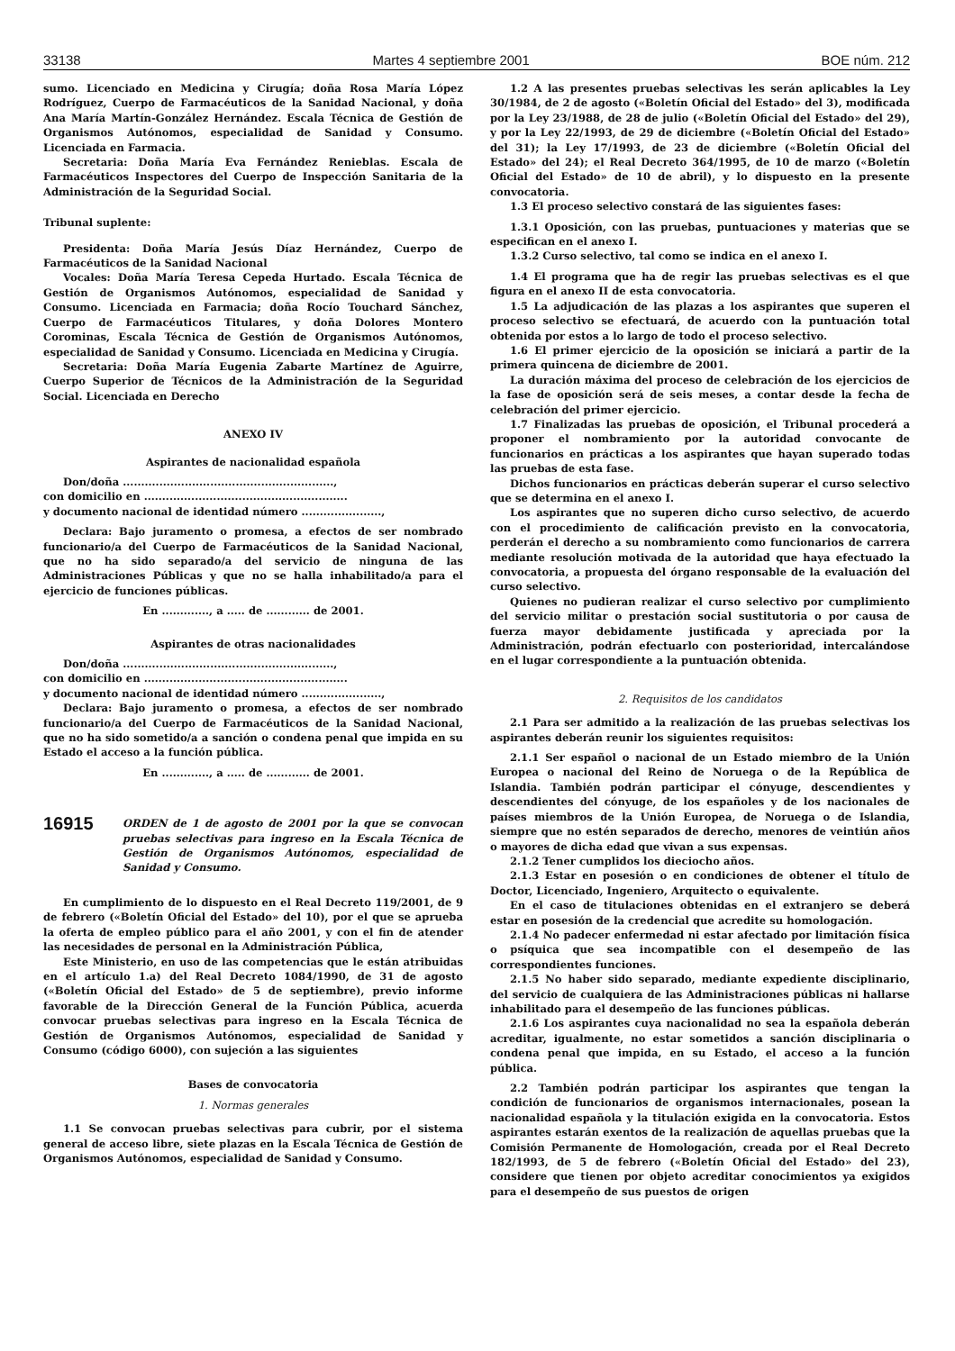33138 Martes 4 septiembre 2001 BOE núm. 212
sumo. Licenciado en Medicina y Cirugía; doña Rosa María López Rodríguez, Cuerpo de Farmacéuticos de la Sanidad Nacional, y doña Ana María Martín-González Hernández. Escala Técnica de Gestión de Organismos Autónomos, especialidad de Sanidad y Consumo. Licenciada en Farmacia.
Secretaria: Doña María Eva Fernández Renieblas. Escala de Farmacéuticos Inspectores del Cuerpo de Inspección Sanitaria de la Administración de la Seguridad Social.
Tribunal suplente:
Presidenta: Doña María Jesús Díaz Hernández, Cuerpo de Farmacéuticos de la Sanidad Nacional
Vocales: Doña María Teresa Cepeda Hurtado. Escala Técnica de Gestión de Organismos Autónomos, especialidad de Sanidad y Consumo. Licenciada en Farmacia; doña Rocío Touchard Sánchez, Cuerpo de Farmacéuticos Titulares, y doña Dolores Montero Corominas, Escala Técnica de Gestión de Organismos Autónomos, especialidad de Sanidad y Consumo. Licenciada en Medicina y Cirugía.
Secretaria: Doña María Eugenia Zabarte Martínez de Aguirre, Cuerpo Superior de Técnicos de la Administración de la Seguridad Social. Licenciada en Derecho
ANEXO IV
Aspirantes de nacionalidad española
Don/doña ..........................................................,
con domicilio en ........................................................
y documento nacional de identidad número ......................,
Declara: Bajo juramento o promesa, a efectos de ser nombrado funcionario/a del Cuerpo de Farmacéuticos de la Sanidad Nacional, que no ha sido separado/a del servicio de ninguna de las Administraciones Públicas y que no se halla inhabilitado/a para el ejercicio de funciones públicas.
En ............., a ..... de ............ de 2001.
Aspirantes de otras nacionalidades
Don/doña ..........................................................,
con domicilio en ........................................................
y documento nacional de identidad número ......................,
Declara: Bajo juramento o promesa, a efectos de ser nombrado funcionario/a del Cuerpo de Farmacéuticos de la Sanidad Nacional, que no ha sido sometido/a a sanción o condena penal que impida en su Estado el acceso a la función pública.
En ............., a ..... de ............ de 2001.
16915 ORDEN de 1 de agosto de 2001 por la que se convocan pruebas selectivas para ingreso en la Escala Técnica de Gestión de Organismos Autónomos, especialidad de Sanidad y Consumo.
En cumplimiento de lo dispuesto en el Real Decreto 119/2001, de 9 de febrero («Boletín Oficial del Estado» del 10), por el que se aprueba la oferta de empleo público para el año 2001, y con el fin de atender las necesidades de personal en la Administración Pública,
Este Ministerio, en uso de las competencias que le están atribuidas en el artículo 1.a) del Real Decreto 1084/1990, de 31 de agosto («Boletín Oficial del Estado» de 5 de septiembre), previo informe favorable de la Dirección General de la Función Pública, acuerda convocar pruebas selectivas para ingreso en la Escala Técnica de Gestión de Organismos Autónomos, especialidad de Sanidad y Consumo (código 6000), con sujeción a las siguientes
Bases de convocatoria
1. Normas generales
1.1 Se convocan pruebas selectivas para cubrir, por el sistema general de acceso libre, siete plazas en la Escala Técnica de Gestión de Organismos Autónomos, especialidad de Sanidad y Consumo.
1.2 A las presentes pruebas selectivas les serán aplicables la Ley 30/1984, de 2 de agosto («Boletín Oficial del Estado» del 3), modificada por la Ley 23/1988, de 28 de julio («Boletín Oficial del Estado» del 29), y por la Ley 22/1993, de 29 de diciembre («Boletín Oficial del Estado» del 31); la Ley 17/1993, de 23 de diciembre («Boletín Oficial del Estado» del 24); el Real Decreto 364/1995, de 10 de marzo («Boletín Oficial del Estado» de 10 de abril), y lo dispuesto en la presente convocatoria.
1.3 El proceso selectivo constará de las siguientes fases:
1.3.1 Oposición, con las pruebas, puntuaciones y materias que se especifican en el anexo I.
1.3.2 Curso selectivo, tal como se indica en el anexo I.
1.4 El programa que ha de regir las pruebas selectivas es el que figura en el anexo II de esta convocatoria.
1.5 La adjudicación de las plazas a los aspirantes que superen el proceso selectivo se efectuará, de acuerdo con la puntuación total obtenida por estos a lo largo de todo el proceso selectivo.
1.6 El primer ejercicio de la oposición se iniciará a partir de la primera quincena de diciembre de 2001.
La duración máxima del proceso de celebración de los ejercicios de la fase de oposición será de seis meses, a contar desde la fecha de celebración del primer ejercicio.
1.7 Finalizadas las pruebas de oposición, el Tribunal procederá a proponer el nombramiento por la autoridad convocante de funcionarios en prácticas a los aspirantes que hayan superado todas las pruebas de esta fase.
Dichos funcionarios en prácticas deberán superar el curso selectivo que se determina en el anexo I.
Los aspirantes que no superen dicho curso selectivo, de acuerdo con el procedimiento de calificación previsto en la convocatoria, perderán el derecho a su nombramiento como funcionarios de carrera mediante resolución motivada de la autoridad que haya efectuado la convocatoria, a propuesta del órgano responsable de la evaluación del curso selectivo.
Quienes no pudieran realizar el curso selectivo por cumplimiento del servicio militar o prestación social sustitutoria o por causa de fuerza mayor debidamente justificada y apreciada por la Administración, podrán efectuarlo con posterioridad, intercalándose en el lugar correspondiente a la puntuación obtenida.
2. Requisitos de los candidatos
2.1 Para ser admitido a la realización de las pruebas selectivas los aspirantes deberán reunir los siguientes requisitos:
2.1.1 Ser español o nacional de un Estado miembro de la Unión Europea o nacional del Reino de Noruega o de la República de Islandia. También podrán participar el cónyuge, descendientes y descendientes del cónyuge, de los españoles y de los nacionales de países miembros de la Unión Europea, de Noruega o de Islandia, siempre que no estén separados de derecho, menores de veintiún años o mayores de dicha edad que vivan a sus expensas.
2.1.2 Tener cumplidos los dieciocho años.
2.1.3 Estar en posesión o en condiciones de obtener el título de Doctor, Licenciado, Ingeniero, Arquitecto o equivalente.
En el caso de titulaciones obtenidas en el extranjero se deberá estar en posesión de la credencial que acredite su homologación.
2.1.4 No padecer enfermedad ni estar afectado por limitación física o psíquica que sea incompatible con el desempeño de las correspondientes funciones.
2.1.5 No haber sido separado, mediante expediente disciplinario, del servicio de cualquiera de las Administraciones públicas ni hallarse inhabilitado para el desempeño de las funciones públicas.
2.1.6 Los aspirantes cuya nacionalidad no sea la española deberán acreditar, igualmente, no estar sometidos a sanción disciplinaria o condena penal que impida, en su Estado, el acceso a la función pública.
2.2 También podrán participar los aspirantes que tengan la condición de funcionarios de organismos internacionales, posean la nacionalidad española y la titulación exigida en la convocatoria. Estos aspirantes estarán exentos de la realización de aquellas pruebas que la Comisión Permanente de Homologación, creada por el Real Decreto 182/1993, de 5 de febrero («Boletín Oficial del Estado» del 23), considere que tienen por objeto acreditar conocimientos ya exigidos para el desempeño de sus puestos de origen